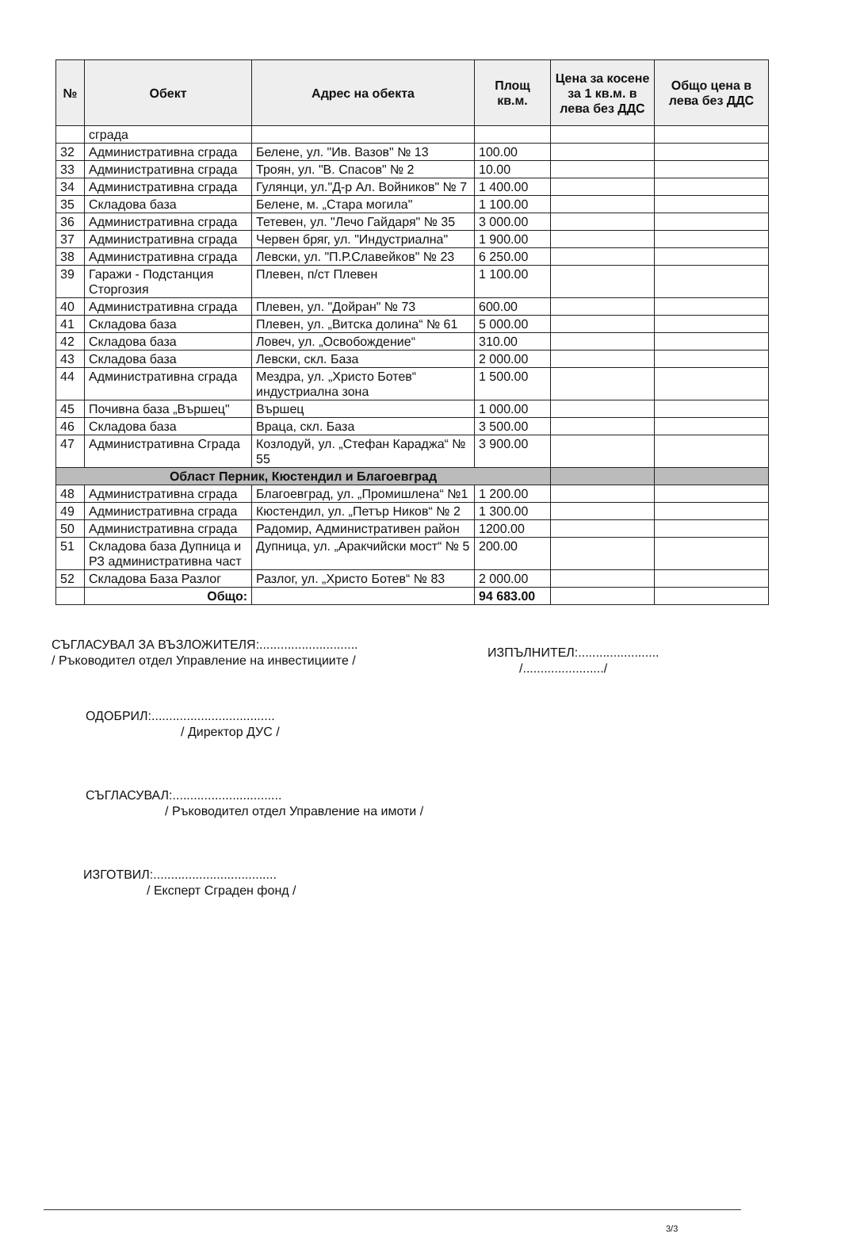| № | Обект | Адрес на обекта | Площ кв.м. | Цена за косене за 1 кв.м. в лева без ДДС | Общо цена в лева без ДДС |
| --- | --- | --- | --- | --- | --- |
| | сграда | | | | |
| 32 | Административна сграда | Белене, ул. "Ив. Вазов" № 13 | 100.00 | | |
| 33 | Административна сграда | Троян, ул. "В. Спасов" № 2 | 10.00 | | |
| 34 | Административна сграда | Гулянци, ул."Д-р Ал. Войников" № 7 | 1 400.00 | | |
| 35 | Складова база | Белене, м. „Стара могила" | 1 100.00 | | |
| 36 | Административна сграда | Тетевен, ул. "Лечо Гайдаря" № 35 | 3 000.00 | | |
| 37 | Административна сграда | Червен бряг, ул. "Индустриална" | 1 900.00 | | |
| 38 | Административна сграда | Левски, ул. "П.Р.Славейков" № 23 | 6 250.00 | | |
| 39 | Гаражи - Подстанция Сторгозия | Плевен, п/ст Плевен | 1 100.00 | | |
| 40 | Административна сграда | Плевен, ул. "Дойран" № 73 | 600.00 | | |
| 41 | Складова база | Плевен, ул. „Витска долина“ № 61 | 5 000.00 | | |
| 42 | Складова база | Ловеч, ул. „Освобождение“ | 310.00 | | |
| 43 | Складова база | Левски, скл. База | 2 000.00 | | |
| 44 | Административна сграда | Мездра, ул. „Христо Ботев“ индустриална зона | 1 500.00 | | |
| 45 | Почивна база „Вършец" | Вършец | 1 000.00 | | |
| 46 | Складова база | Враца, скл. База | 3 500.00 | | |
| 47 | Административна Сграда | Козлодуй, ул. „Стефан Караджа“ № 55 | 3 900.00 | | |
| Област Перник, Кюстендил и Благоевград | | | | | |
| 48 | Административна сграда | Благоевград, ул. „Промишлена“ №1 | 1 200.00 | | |
| 49 | Административна сграда | Кюстендил, ул. „Петър Ников“ № 2 | 1 300.00 | | |
| 50 | Административна сграда | Радомир, Административен район | 1200.00 | | |
| 51 | Складова база Дупница и РЗ административна част | Дупница, ул. „Аракчийски мост“ № 5 | 200.00 | | |
| 52 | Складова База Разлог | Разлог, ул. „Христо Ботев“ № 83 | 2 000.00 | | |
| | Общо: | | 94 683.00 | | |
СЪГЛАСУВАЛ ЗА ВЪЗЛОЖИТЕЛЯ:............................
/ Ръководител отдел Управление на инвестициите /
ИЗПЪЛНИТЕЛ:.......................
/......................./
ОДОБРИЛ:...................................
/ Директор ДУС /
СЪГЛАСУВАЛ:...............................
/ Ръководител отдел Управление на имоти /
ИЗГОТВИЛ:...................................
/ Експерт Сграден фонд /
3/3